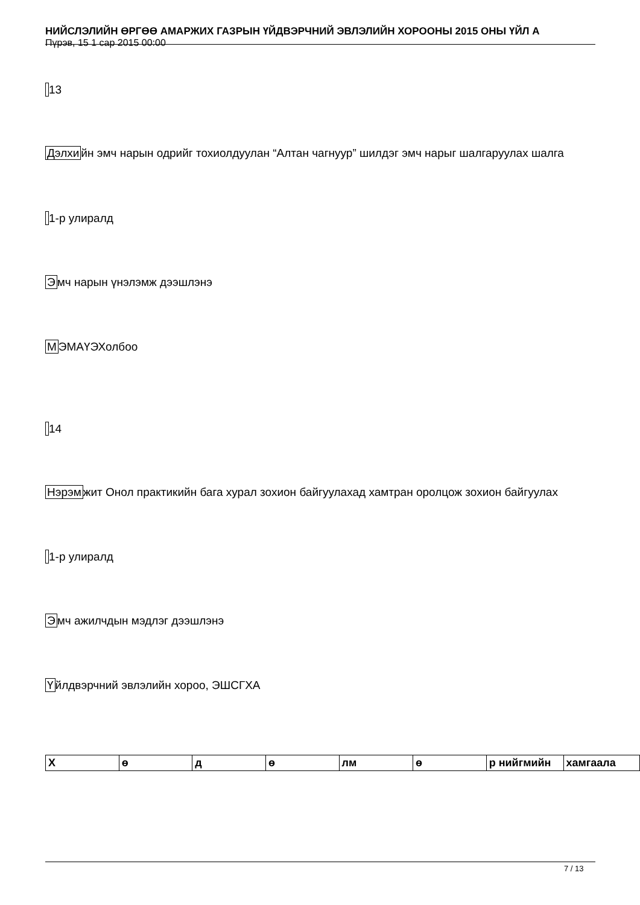НИЙСЛЭЛИЙН ӨРГӨӨ АМАРЖИХ ГАЗРЫН ҮЙДВЭРЧНИЙ ЭВЛЭЛИЙН ХОРООНЫ 2015 ОНЫ ҮЙЛ А
Пүрэв, 15 1 сар 2015 00:00
13
Дэлхийн эмч нарын одрийг тохиолдуулан “Алтан чагнуур” шилдэг эмч нарыг шалгаруулах шалга
1-р улиралд
Эмч нарын үнэлэмж дээшлэнэ
МЭМАҮЭХолбоо
14
Нэрэмжит Онол практикийн бага хурал зохион байгуулахад хамтран оролцож зохион байгуулах
1-р улиралд
Эмч ажилчдын мэдлэг дээшлэнэ
Үйлдвэрчний эвлэлийн хороо, ЭШСГХА
| Х | ө | д | ө | лм | ө | р нийгмийн | хамгаала |
7 / 13